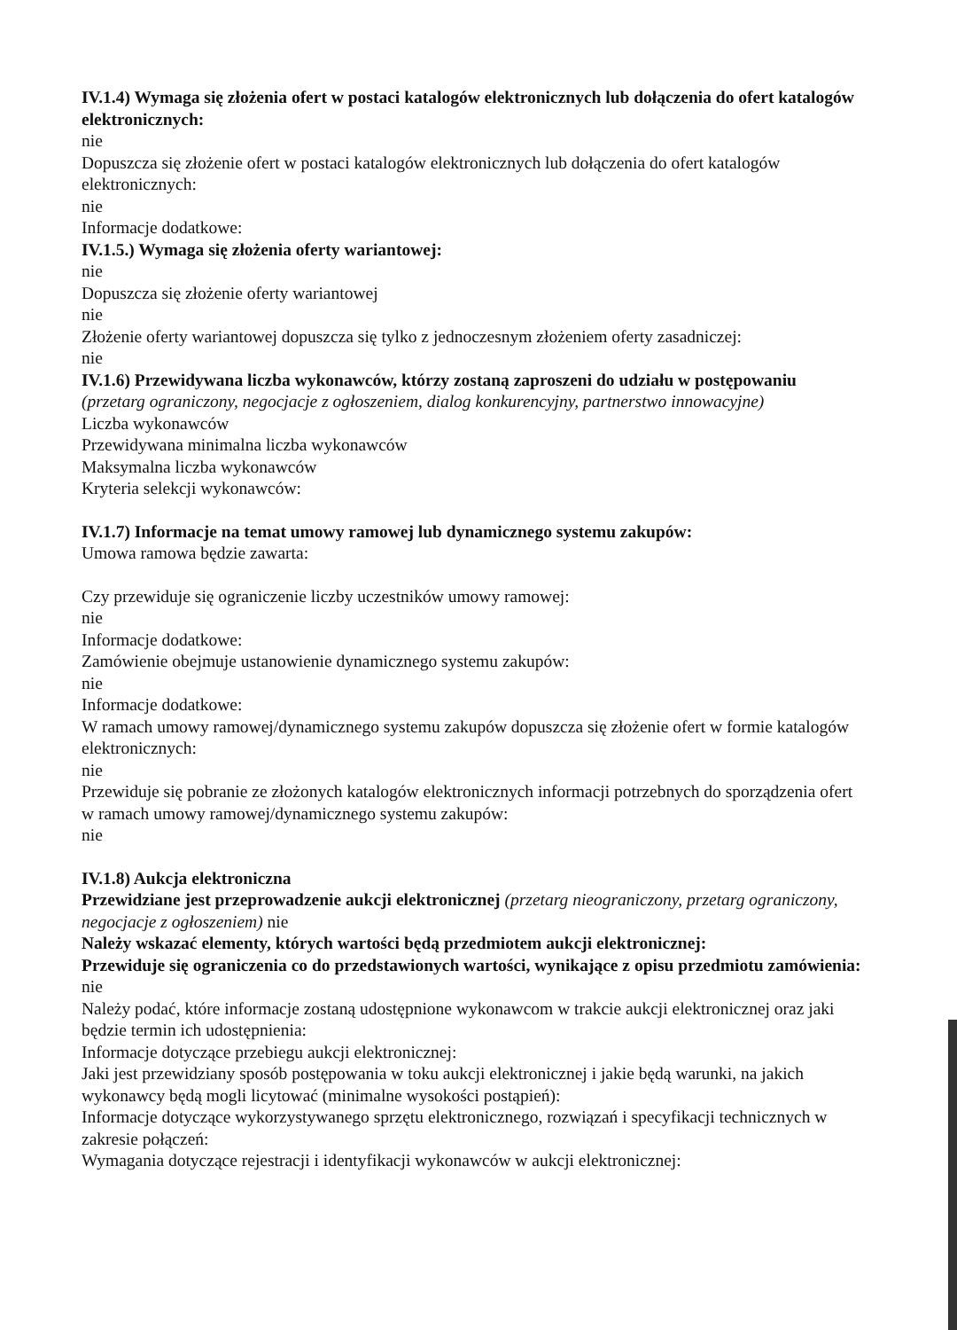IV.1.4) Wymaga się złożenia ofert w postaci katalogów elektronicznych lub dołączenia do ofert katalogów elektronicznych:
nie
Dopuszcza się złożenie ofert w postaci katalogów elektronicznych lub dołączenia do ofert katalogów elektronicznych:
nie
Informacje dodatkowe:
IV.1.5.) Wymaga się złożenia oferty wariantowej:
nie
Dopuszcza się złożenie oferty wariantowej
nie
Złożenie oferty wariantowej dopuszcza się tylko z jednoczesnym złożeniem oferty zasadniczej:
nie
IV.1.6) Przewidywana liczba wykonawców, którzy zostaną zaproszeni do udziału w postępowaniu
(przetarg ograniczony, negocjacje z ogłoszeniem, dialog konkurencyjny, partnerstwo innowacyjne)
Liczba wykonawców
Przewidywana minimalna liczba wykonawców
Maksymalna liczba wykonawców
Kryteria selekcji wykonawców:
IV.1.7) Informacje na temat umowy ramowej lub dynamicznego systemu zakupów:
Umowa ramowa będzie zawarta:
Czy przewiduje się ograniczenie liczby uczestników umowy ramowej:
nie
Informacje dodatkowe:
Zamówienie obejmuje ustanowienie dynamicznego systemu zakupów:
nie
Informacje dodatkowe:
W ramach umowy ramowej/dynamicznego systemu zakupów dopuszcza się złożenie ofert w formie katalogów elektronicznych:
nie
Przewiduje się pobranie ze złożonych katalogów elektronicznych informacji potrzebnych do sporządzenia ofert w ramach umowy ramowej/dynamicznego systemu zakupów:
nie
IV.1.8) Aukcja elektroniczna
Przewidziane jest przeprowadzenie aukcji elektronicznej (przetarg nieograniczony, przetarg ograniczony, negocjacje z ogłoszeniem) nie
Należy wskazać elementy, których wartości będą przedmiotem aukcji elektronicznej:
Przewiduje się ograniczenia co do przedstawionych wartości, wynikające z opisu przedmiotu zamówienia:
nie
Należy podać, które informacje zostaną udostępnione wykonawcom w trakcie aukcji elektronicznej oraz jaki będzie termin ich udostępnienia:
Informacje dotyczące przebiegu aukcji elektronicznej:
Jaki jest przewidziany sposób postępowania w toku aukcji elektronicznej i jakie będą warunki, na jakich wykonawcy będą mogli licytować (minimalne wysokości postąpień):
Informacje dotyczące wykorzystywanego sprzętu elektronicznego, rozwiązań i specyfikacji technicznych w zakresie połączeń:
Wymagania dotyczące rejestracji i identyfikacji wykonawców w aukcji elektronicznej: